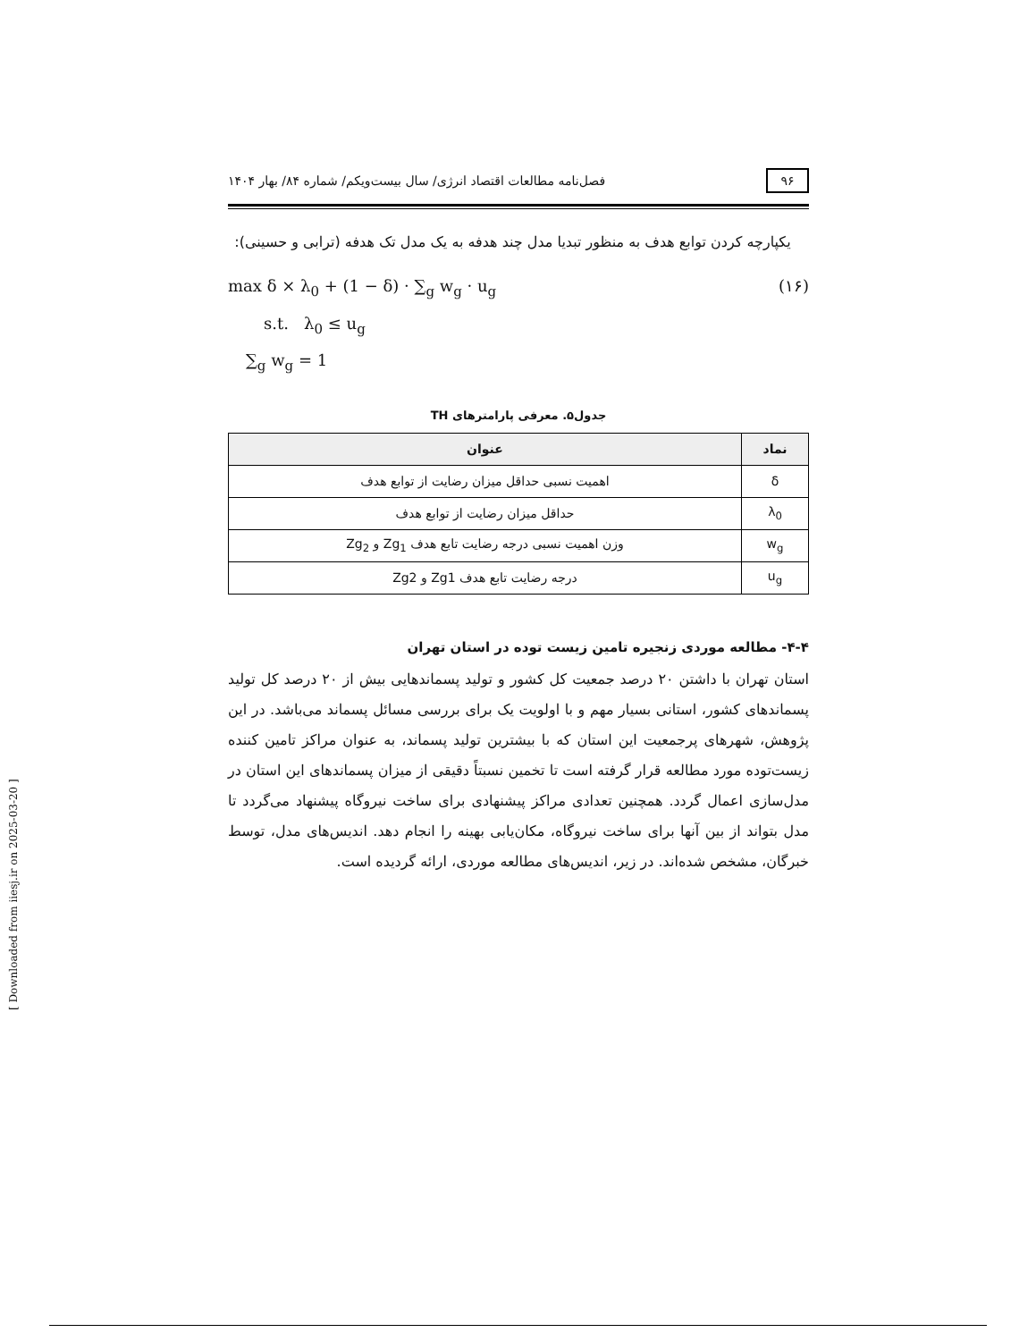۹۶
فصل‌نامه مطالعات اقتصاد انرژی/ سال بیست‌ویکم/ شماره ۸۴/ بهار ۱۴۰۴
یکپارچه کردن توابع هدف به منظور تبدیا مدل چند هدفه به یک مدل تک هدفه (ترابی و حسینی):
max δ × λ<sub>0</sub> + (1 − δ) · ∑<sub>g</sub> w<sub>g</sub> · u<sub>g</sub> (۱۶)
s.t. λ<sub>0</sub> ≤ u<sub>g</sub>
∑<sub>g</sub> w<sub>g</sub> = 1
جدول۵. معرفی پارامترهای TH
| نماد | عنوان |
| --- | --- |
| δ | اهمیت نسبی حداقل میزان رضایت از توابع هدف |
| λ<sub>0</sub> | حداقل میزان رضایت از توابع هدف |
| w<sub>g</sub> | وزن اهمیت نسبی درجه رضایت تابع هدف Zg<sub>1</sub> و Zg<sub>2</sub> |
| u<sub>g</sub> | درجه رضایت تابع هدف Zg1 و Zg2 |
۴-۴- مطالعه موردی زنجیره تامین زیست توده در استان تهران
استان تهران با داشتن ۲۰ درصد جمعیت کل کشور و تولید پسماندهایی بیش از ۲۰ درصد کل تولید پسماندهای کشور، استانی بسیار مهم و با اولویت یک برای بررسی مسائل پسماند می‌باشد. در این پژوهش، شهرهای پرجمعیت این استان که با بیشترین تولید پسماند، به عنوان مراکز تامین کننده زیست‌توده مورد مطالعه قرار گرفته است تا تخمین نسبتاً دقیقی از میزان پسماندهای این استان در مدل‌سازی اعمال گردد. همچنین تعدادی مراکز پیشنهادی برای ساخت نیروگاه پیشنهاد می‌گردد تا مدل بتواند از بین آنها برای ساخت نیروگاه، مکان‌یابی بهینه را انجام دهد. اندیس‌های مدل، توسط خبرگان، مشخص شده‌اند. در زیر، اندیس‌های مطالعه موردی، ارائه گردیده است.
[ Downloaded from iiesj.ir on 2025-03-20 ]